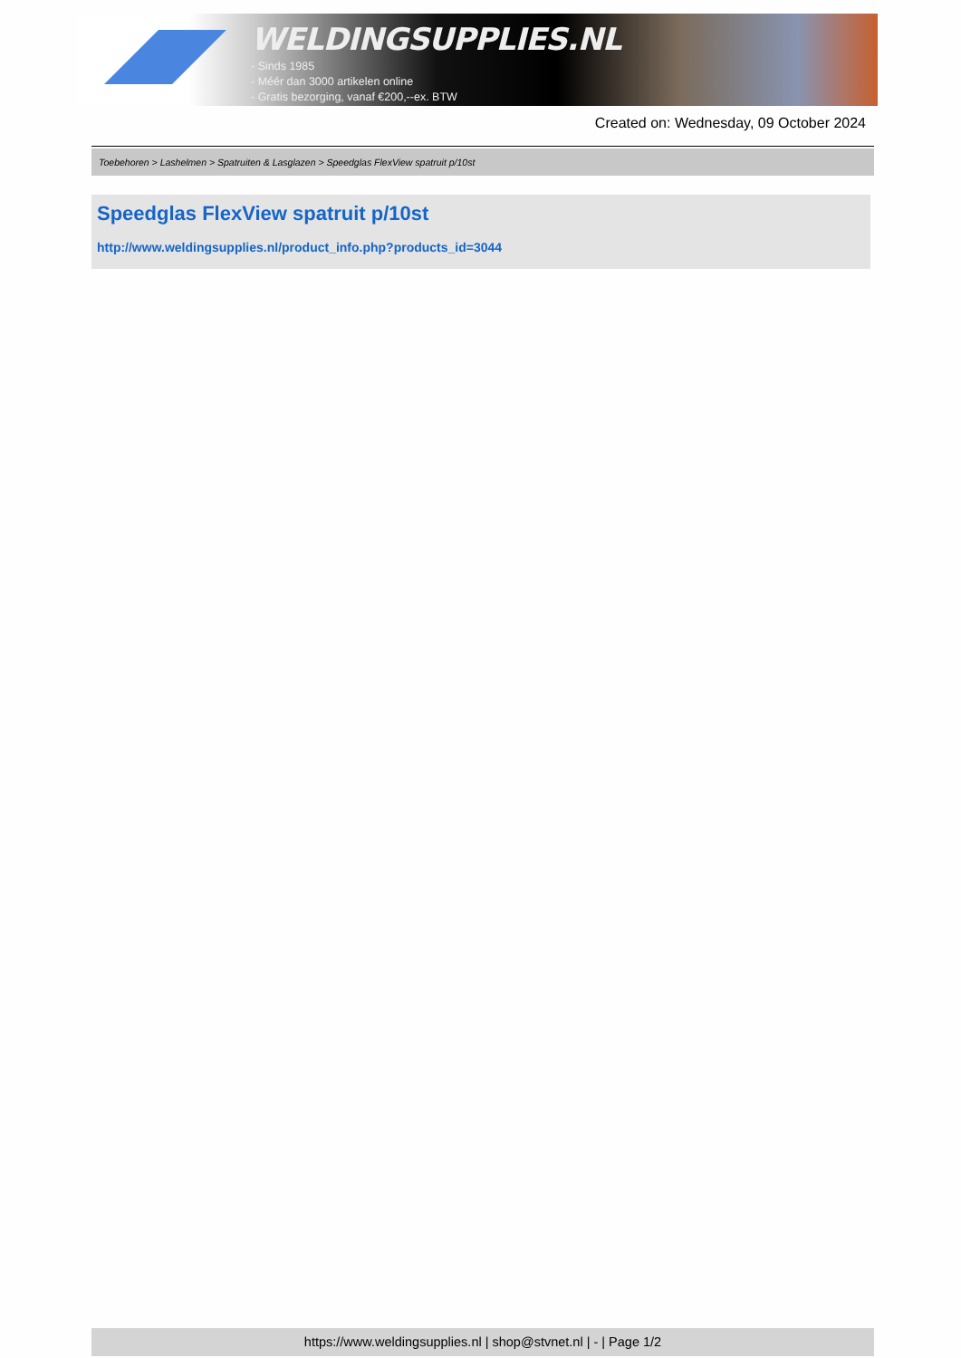WELDINGSUPPLIES.NL
- Sinds 1985
- Méér dan 3000 artikelen online
- Gratis bezorging, vanaf €200,--ex. BTW
Created on: Wednesday, 09 October 2024
Toebehoren > Lashelmen > Spatruiten & Lasglazen > Speedglas FlexView spatruit p/10st
Speedglas FlexView spatruit p/10st
http://www.weldingsupplies.nl/product_info.php?products_id=3044
https://www.weldingsupplies.nl | shop@stvnet.nl | - | Page 1/2